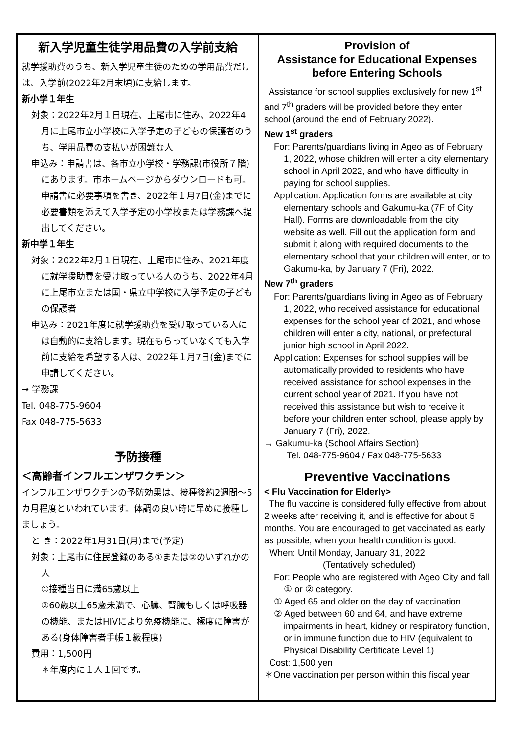新入学児童生徒学用品費の入学前支給
就学援助費のうち、新入学児童生徒のための学用品費だけは、入学前(2022年2月末頃)に支給します。
新小学１年生
対象：2022年2月１日現在、上尾市に住み、2022年4月に上尾市立小学校に入学予定の子どもの保護者のうち、学用品費の支払いが困難な人
申込み：申請書は、各市立小学校・学務課(市役所７階)にあります。市ホームページからダウンロードも可。申請書に必要事項を書き、2022年１月7日(金)までに必要書類を添えて入学予定の小学校または学務課へ提出してください。
新中学１年生
対象：2022年2月１日現在、上尾市に住み、2021年度に就学援助費を受け取っている人のうち、2022年4月に上尾市立または国・県立中学校に入学予定の子どもの保護者
申込み：2021年度に就学援助費を受け取っている人には自動的に支給します。現在もらっていなくても入学前に支給を希望する人は、2022年１月7日(金)までに申請してください。
→ 学務課
Tel. 048-775-9604
Fax 048-775-5633
予防接種
＜高齢者インフルエンザワクチン＞
インフルエンザワクチンの予防効果は、接種後約2週間～5カ月程度といわれています。体調の良い時に早めに接種しましょう。
と き：2022年1月31日(月)まで(予定)
対象：上尾市に住民登録のある①または②のいずれかの人
①接種当日に満65歳以上
②60歳以上65歳未満で、心臓、腎臓もしくは呼吸器の機能、またはHIVにより免疫機能に、極度に障害がある(身体障害者手帳１級程度)
費用：1,500円
＊年度内に１人１回です。
Provision of
Assistance for Educational Expenses
before Entering Schools
Assistance for school supplies exclusively for new 1<sup>st</sup> and 7<sup>th</sup> graders will be provided before they enter school (around the end of February 2022).
New 1<sup>st</sup> graders
For: Parents/guardians living in Ageo as of February 1, 2022, whose children will enter a city elementary school in April 2022, and who have difficulty in paying for school supplies.
Application: Application forms are available at city elementary schools and Gakumu-ka (7F of City Hall). Forms are downloadable from the city website as well. Fill out the application form and submit it along with required documents to the elementary school that your children will enter, or to Gakumu-ka, by January 7 (Fri), 2022.
New 7<sup>th</sup> graders
For: Parents/guardians living in Ageo as of February 1, 2022, who received assistance for educational expenses for the school year of 2021, and whose children will enter a city, national, or prefectural junior high school in April 2022.
Application: Expenses for school supplies will be automatically provided to residents who have received assistance for school expenses in the current school year of 2021. If you have not received this assistance but wish to receive it before your children enter school, please apply by January 7 (Fri), 2022.
→ Gakumu-ka (School Affairs Section)
Tel. 048-775-9604 / Fax 048-775-5633
Preventive Vaccinations
< Flu Vaccination for Elderly>
The flu vaccine is considered fully effective from about 2 weeks after receiving it, and is effective for about 5 months. You are encouraged to get vaccinated as early as possible, when your health condition is good.
When: Until Monday, January 31, 2022
(Tentatively scheduled)
For: People who are registered with Ageo City and fall ① or ② category.
① Aged 65 and older on the day of vaccination
② Aged between 60 and 64, and have extreme impairments in heart, kidney or respiratory function, or in immune function due to HIV (equivalent to Physical Disability Certificate Level 1)
Cost: 1,500 yen
＊One vaccination per person within this fiscal year